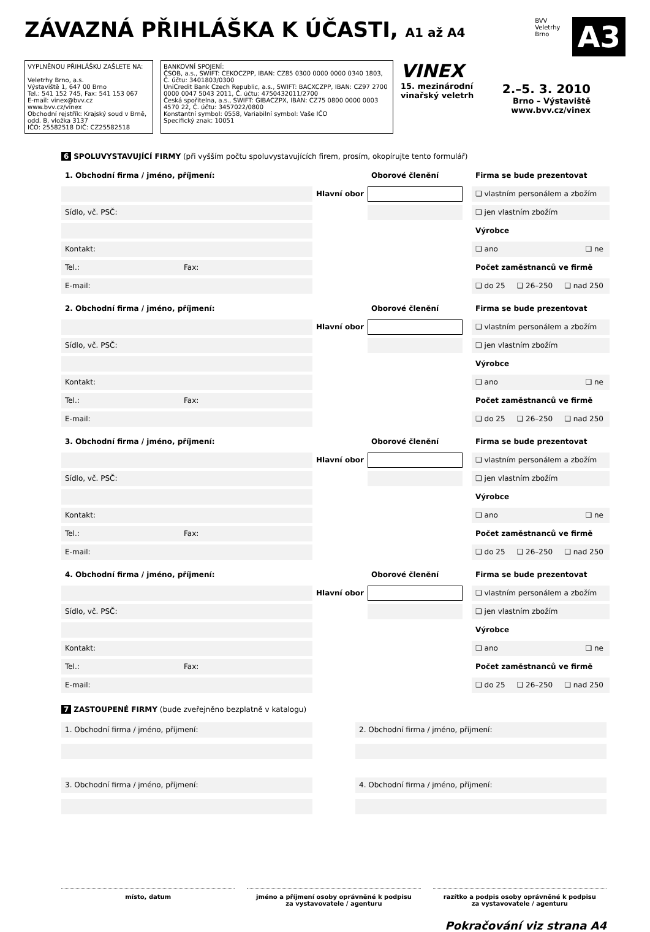ZÁVAZNÁ PŘIHLÁŠKA K ÚČASTI, A1 až A4
BVV
Veletrhy
Brno
A3
VYPLNĚNOU PŘIHLÁŠKU ZAŠLETE NA:
Veletrhy Brno, a.s.
Výstaviště 1, 647 00 Brno
Tel.: 541 152 745, Fax: 541 153 067
E-mail: vinex@bvv.cz
www.bvv.cz/vinex
Obchodní rejstřík: Krajský soud v Brně, odd. B, vložka 3137
IČO: 25582518 DIČ: CZ25582518
BANKOVNÍ SPOJENÍ:
ČSOB, a.s., SWIFT: CEKOCZPP, IBAN: CZ85 0300 0000 0000 0340 1803, Č. účtu: 3401803/0300
UniCredit Bank Czech Republic, a.s., SWIFT: BACXCZPP, IBAN: CZ97 2700 0000 0047 5043 2011, Č. účtu: 4750432011/2700
Česká spořitelna, a.s., SWIFT: GIBACZPX, IBAN: CZ75 0800 0000 0003 4570 22, Č. účtu: 3457022/0800
Konstantní symbol: 0558, Variabilní symbol: Vaše IČO
Specifický znak: 10051
VINEX
15. mezinárodní
vinařský veletrh 2.–5. 3. 2010
Brno – Výstaviště
www.bvv.cz/vinex
6 SPOLUVYSTAVUJÍCÍ FIRMY (při vyšším počtu spoluvystavujících firem, prosím, okopírujte tento formulář)
1. Obchodní firma / jméno, příjmení:
Oborové členění
Firma se bude prezentovat
Hlavní obor
❏ vlastním personálem a zbožím
Sídlo, vč. PSČ:
❏ jen vlastním zbožím
Výrobce
Kontakt:
❏ ano ❏ ne
Tel.: Fax:
Počet zaměstnanců ve firmě
E-mail:
❏ do 25 ❏ 26–250 ❏ nad 250
2. Obchodní firma / jméno, příjmení:
Oborové členění
Firma se bude prezentovat
Hlavní obor
❏ vlastním personálem a zbožím
Sídlo, vč. PSČ:
❏ jen vlastním zbožím
Výrobce
Kontakt:
❏ ano ❏ ne
Tel.: Fax:
Počet zaměstnanců ve firmě
E-mail:
❏ do 25 ❏ 26–250 ❏ nad 250
3. Obchodní firma / jméno, příjmení:
Oborové členění
Firma se bude prezentovat
Hlavní obor
❏ vlastním personálem a zbožím
Sídlo, vč. PSČ:
❏ jen vlastním zbožím
Výrobce
Kontakt:
❏ ano ❏ ne
Tel.: Fax:
Počet zaměstnanců ve firmě
E-mail:
❏ do 25 ❏ 26–250 ❏ nad 250
4. Obchodní firma / jméno, příjmení:
Oborové členění
Firma se bude prezentovat
Hlavní obor
❏ vlastním personálem a zbožím
Sídlo, vč. PSČ:
❏ jen vlastním zbožím
Výrobce
Kontakt:
❏ ano ❏ ne
Tel.: Fax:
Počet zaměstnanců ve firmě
E-mail:
❏ do 25 ❏ 26–250 ❏ nad 250
7 ZASTOUPENÉ FIRMY (bude zveřejněno bezplatně v katalogu)
1. Obchodní firma / jméno, příjmení:
2. Obchodní firma / jméno, příjmení:
3. Obchodní firma / jméno, příjmení:
4. Obchodní firma / jméno, příjmení:
místo, datum jméno a příjmení osoby oprávněné k podpisu
za vystavovatele / agenturu
razítko a podpis osoby oprávněné k podpisu
za vystavovatele / agenturu
Pokračování viz strana A4